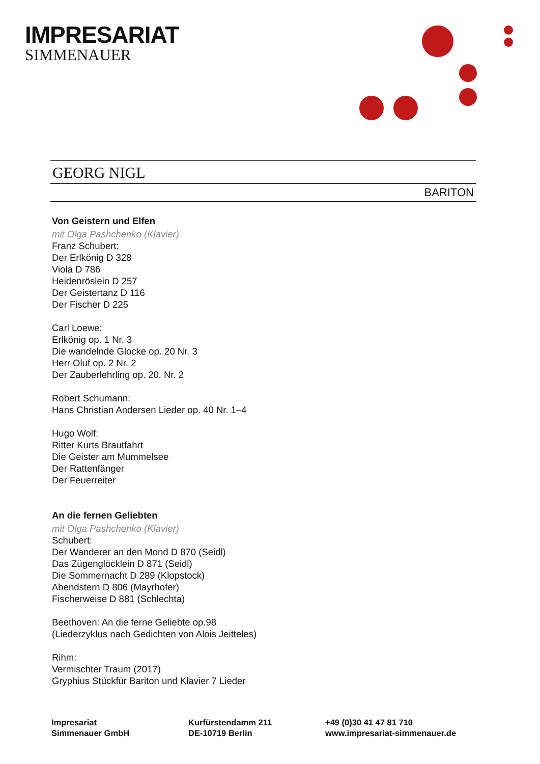IMPRESARIAT
SIMMENAUER
GEORG NIGL
BARITON
Von Geistern und Elfen
mit Olga Pashchenko (Klavier)
Franz Schubert:
Der Erlkönig D 328
Viola D 786
Heidenröslein D 257
Der Geistertanz D 116
Der Fischer D 225
Carl Loewe:
Erlkönig op. 1 Nr. 3
Die wandelnde Glocke op. 20 Nr. 3
Herr Oluf op. 2 Nr. 2
Der Zauberlehrling op. 20. Nr. 2
Robert Schumann:
Hans Christian Andersen Lieder op. 40 Nr. 1–4
Hugo Wolf:
Ritter Kurts Brautfahrt
Die Geister am Mummelsee
Der Rattenfänger
Der Feuerreiter
An die fernen Geliebten
mit Olga Pashchenko (Klavier)
Schubert:
Der Wanderer an den Mond D 870 (Seidl)
Das Zügenglöcklein D 871 (Seidl)
Die Sommernacht D 289 (Klopstock)
Abendstern D 806 (Mayrhofer)
Fischerweise D 881 (Schlechta)
Beethoven: An die ferne Geliebte op.98
(Liederzyklus nach Gedichten von Alois Jeitteles)
Rihm:
Vermischter Traum (2017)
Gryphius Stückfür Bariton und Klavier 7 Lieder
Impresariat
Simmenauer GmbH
Kurfürstendamm 211
DE-10719 Berlin
+49 (0)30 41 47 81 710
www.impresariat-simmenauer.de